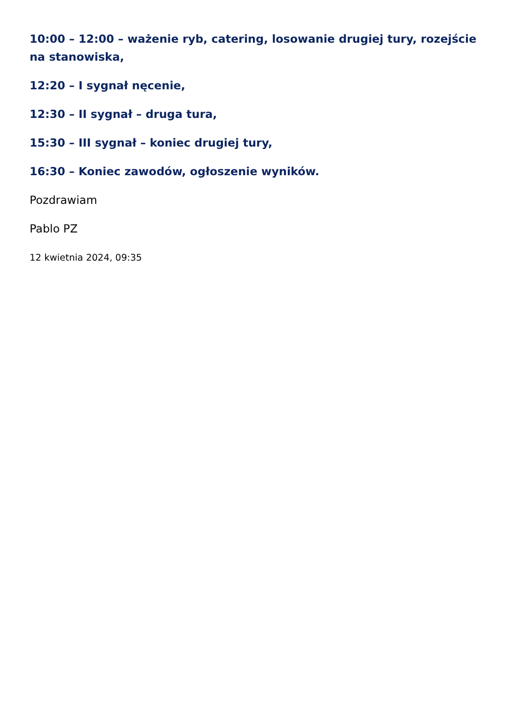10:00 – 12:00 – ważenie ryb, catering, losowanie drugiej tury, rozejście na stanowiska,
12:20 – I sygnał nęcenie,
12:30 – II sygnał – druga tura,
15:30 – III sygnał – koniec drugiej tury,
16:30 – Koniec zawodów, ogłoszenie wyników.
Pozdrawiam
Pablo PZ
12 kwietnia 2024, 09:35